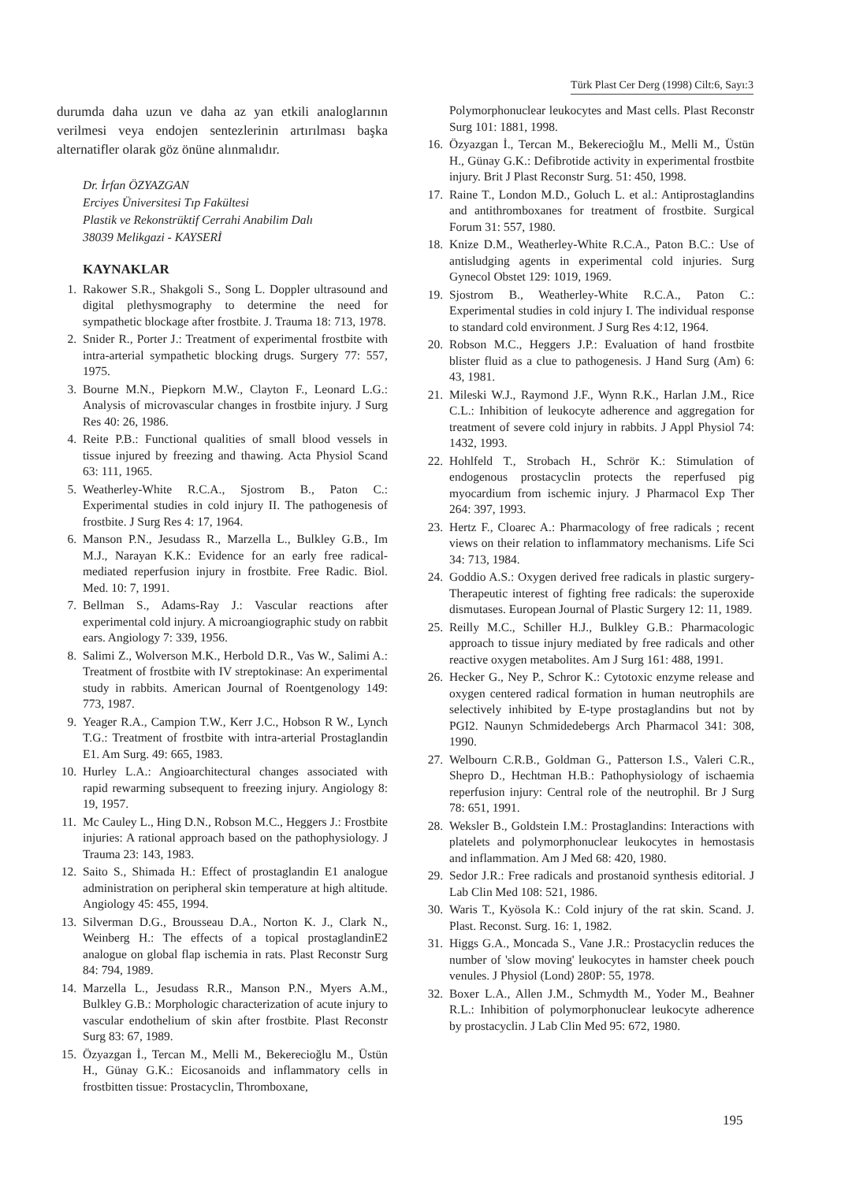Türk Plast Cer Derg (1998) Cilt:6, Sayı:3
durumda daha uzun ve daha az yan etkili analoglarının verilmesi veya endojen sentezlerinin artırılması başka alternatifler olarak göz önüne alınmalıdır.
Dr. İrfan ÖZYAZGAN
Erciyes Üniversitesi Tıp Fakültesi
Plastik ve Rekonstrüktif Cerrahi Anabilim Dalı
38039 Melikgazi - KAYSERİ
KAYNAKLAR
1. Rakower S.R., Shakgoli S., Song L. Doppler ultrasound and digital plethysmography to determine the need for sympathetic blockage after frostbite. J. Trauma 18: 713, 1978.
2. Snider R., Porter J.: Treatment of experimental frostbite with intra-arterial sympathetic blocking drugs. Surgery 77: 557, 1975.
3. Bourne M.N., Piepkorn M.W., Clayton F., Leonard L.G.: Analysis of microvascular changes in frostbite injury. J Surg Res 40: 26, 1986.
4. Reite P.B.: Functional qualities of small blood vessels in tissue injured by freezing and thawing. Acta Physiol Scand 63: 111, 1965.
5. Weatherley-White R.C.A., Sjostrom B., Paton C.: Experimental studies in cold injury II. The pathogenesis of frostbite. J Surg Res 4: 17, 1964.
6. Manson P.N., Jesudass R., Marzella L., Bulkley G.B., Im M.J., Narayan K.K.: Evidence for an early free radical-mediated reperfusion injury in frostbite. Free Radic. Biol. Med. 10: 7, 1991.
7. Bellman S., Adams-Ray J.: Vascular reactions after experimental cold injury. A microangiographic study on rabbit ears. Angiology 7: 339, 1956.
8. Salimi Z., Wolverson M.K., Herbold D.R., Vas W., Salimi A.: Treatment of frostbite with IV streptokinase: An experimental study in rabbits. American Journal of Roentgenology 149: 773, 1987.
9. Yeager R.A., Campion T.W., Kerr J.C., Hobson R W., Lynch T.G.: Treatment of frostbite with intra-arterial Prostaglandin E1. Am Surg. 49: 665, 1983.
10. Hurley L.A.: Angioarchitectural changes associated with rapid rewarming subsequent to freezing injury. Angiology 8: 19, 1957.
11. Mc Cauley L., Hing D.N., Robson M.C., Heggers J.: Frostbite injuries: A rational approach based on the pathophysiology. J Trauma 23: 143, 1983.
12. Saito S., Shimada H.: Effect of prostaglandin E1 analogue administration on peripheral skin temperature at high altitude. Angiology 45: 455, 1994.
13. Silverman D.G., Brousseau D.A., Norton K. J., Clark N., Weinberg H.: The effects of a topical prostaglandinE2 analogue on global flap ischemia in rats. Plast Reconstr Surg 84: 794, 1989.
14. Marzella L., Jesudass R.R., Manson P.N., Myers A.M., Bulkley G.B.: Morphologic characterization of acute injury to vascular endothelium of skin after frostbite. Plast Reconstr Surg 83: 67, 1989.
15. Özyazgan İ., Tercan M., Melli M., Bekerecioğlu M., Üstün H., Günay G.K.: Eicosanoids and inflammatory cells in frostbitten tissue: Prostacyclin, Thromboxane,
Polymorphonuclear leukocytes and Mast cells. Plast Reconstr Surg 101: 1881, 1998.
16. Özyazgan İ., Tercan M., Bekerecioğlu M., Melli M., Üstün H., Günay G.K.: Defibrotide activity in experimental frostbite injury. Brit J Plast Reconstr Surg. 51: 450, 1998.
17. Raine T., London M.D., Goluch L. et al.: Antiprostaglandins and antithromboxanes for treatment of frostbite. Surgical Forum 31: 557, 1980.
18. Knize D.M., Weatherley-White R.C.A., Paton B.C.: Use of antisludging agents in experimental cold injuries. Surg Gynecol Obstet 129: 1019, 1969.
19. Sjostrom B., Weatherley-White R.C.A., Paton C.: Experimental studies in cold injury I. The individual response to standard cold environment. J Surg Res 4:12, 1964.
20. Robson M.C., Heggers J.P.: Evaluation of hand frostbite blister fluid as a clue to pathogenesis. J Hand Surg (Am) 6: 43, 1981.
21. Mileski W.J., Raymond J.F., Wynn R.K., Harlan J.M., Rice C.L.: Inhibition of leukocyte adherence and aggregation for treatment of severe cold injury in rabbits. J Appl Physiol 74: 1432, 1993.
22. Hohlfeld T., Strobach H., Schrör K.: Stimulation of endogenous prostacyclin protects the reperfused pig myocardium from ischemic injury. J Pharmacol Exp Ther 264: 397, 1993.
23. Hertz F., Cloarec A.: Pharmacology of free radicals ; recent views on their relation to inflammatory mechanisms. Life Sci 34: 713, 1984.
24. Goddio A.S.: Oxygen derived free radicals in plastic surgery-Therapeutic interest of fighting free radicals: the superoxide dismutases. European Journal of Plastic Surgery 12: 11, 1989.
25. Reilly M.C., Schiller H.J., Bulkley G.B.: Pharmacologic approach to tissue injury mediated by free radicals and other reactive oxygen metabolites. Am J Surg 161: 488, 1991.
26. Hecker G., Ney P., Schror K.: Cytotoxic enzyme release and oxygen centered radical formation in human neutrophils are selectively inhibited by E-type prostaglandins but not by PGI2. Naunyn Schmidedebergs Arch Pharmacol 341: 308, 1990.
27. Welbourn C.R.B., Goldman G., Patterson I.S., Valeri C.R., Shepro D., Hechtman H.B.: Pathophysiology of ischaemia reperfusion injury: Central role of the neutrophil. Br J Surg 78: 651, 1991.
28. Weksler B., Goldstein I.M.: Prostaglandins: Interactions with platelets and polymorphonuclear leukocytes in hemostasis and inflammation. Am J Med 68: 420, 1980.
29. Sedor J.R.: Free radicals and prostanoid synthesis editorial. J Lab Clin Med 108: 521, 1986.
30. Waris T., Kyösola K.: Cold injury of the rat skin. Scand. J. Plast. Reconst. Surg. 16: 1, 1982.
31. Higgs G.A., Moncada S., Vane J.R.: Prostacyclin reduces the number of 'slow moving' leukocytes in hamster cheek pouch venules. J Physiol (Lond) 280P: 55, 1978.
32. Boxer L.A., Allen J.M., Schmydth M., Yoder M., Beahner R.L.: Inhibition of polymorphonuclear leukocyte adherence by prostacyclin. J Lab Clin Med 95: 672, 1980.
195